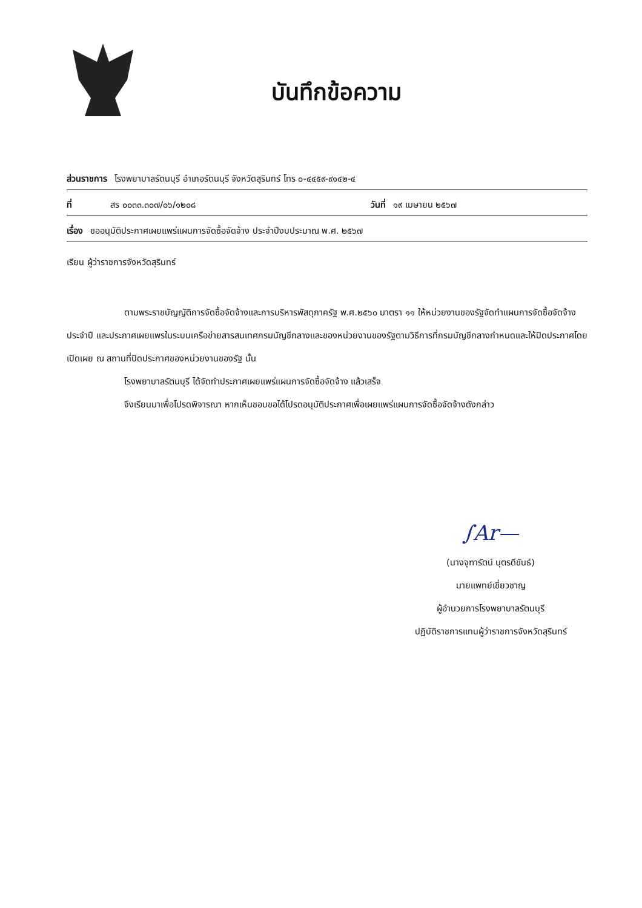บันทึกข้อความ
ส่วนราชการ โรงพยาบาลรัตนบุรี อำเภอรัตนบุรี จังหวัดสุรินทร์ โทร ๐-๔๔๕๙-๙๑๔๒-๔
ที่ สร ๐๐๓๓.๓๐๗/๐๖/๑๒๐๘ วันที่ ๑๙ เมษายน ๒๕๖๗
เรื่อง ขออนุมัติประกาศเผยแพร่แผนการจัดซื้อจัดจ้าง ประจำปีงบประมาณ พ.ศ. ๒๕๖๗
เรียน ผู้ว่าราชการจังหวัดสุรินทร์
ตามพระราชบัญญัติการจัดซื้อจัดจ้างและการบริหารพัสดุภาครัฐ พ.ศ.๒๕๖๐ มาตรา ๑๑ ให้หน่วยงานของรัฐจัดทำแผนการจัดซื้อจัดจ้างประจำปี และประกาศเผยแพรในระบบเครือข่ายสารสนเทศกรมบัญชีกลางและของหน่วยงานของรัฐตามวิธีการที่กรมบัญชีกลางกำหนดและให้ปิดประกาศโดยเปิดเผย ณ สถานที่ปิดประกาศของหน่วยงานของรัฐ นั้น
โรงพยาบาลรัตนบุรี ได้จัดทำประกาศเผยแพร่แผนการจัดซื้อจัดจ้าง แล้วเสร็จ
จึงเรียนมาเพื่อโปรดพิจารณา หากเห็นชอบขอได้โปรดอนุมัติประกาศเพื่อเผยแพร่แผนการจัดซื้อจัดจ้างดังกล่าว
∫Ar—
(นางจุฑารัตน์ บุตรดีขันธ์)
นายแพทย์เชี่ยวชาญ
ผู้อำนวยการโรงพยาบาลรัตนบุรี
ปฏิบัติราชการแทนผู้ว่าราชการจังหวัดสุรินทร์